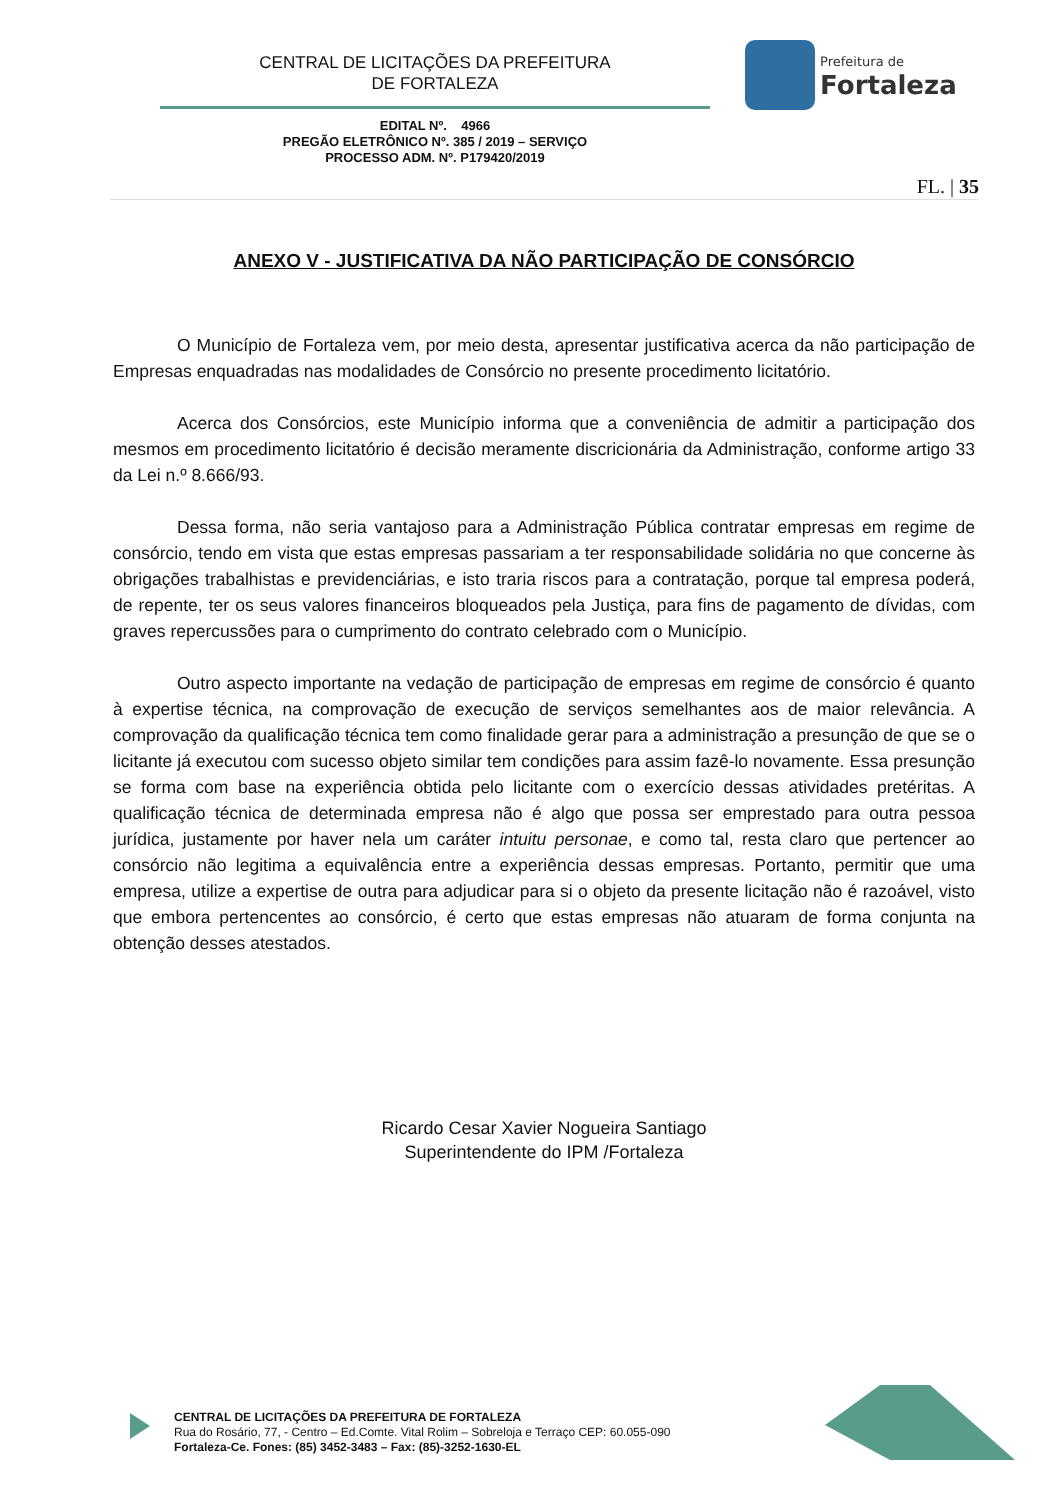CENTRAL DE LICITAÇÕES DA PREFEITURA
DE FORTALEZA
EDITAL Nº. 4966
PREGÃO ELETRÔNICO Nº. 385 / 2019 – SERVIÇO
PROCESSO ADM. Nº. P179420/2019
Prefeitura de
Fortaleza
FL. | 35
ANEXO V - JUSTIFICATIVA DA NÃO PARTICIPAÇÃO DE CONSÓRCIO
O Município de Fortaleza vem, por meio desta, apresentar justificativa acerca da não participação de Empresas enquadradas nas modalidades de Consórcio no presente procedimento licitatório.
Acerca dos Consórcios, este Município informa que a conveniência de admitir a participação dos mesmos em procedimento licitatório é decisão meramente discricionária da Administração, conforme artigo 33 da Lei n.º 8.666/93.
Dessa forma, não seria vantajoso para a Administração Pública contratar empresas em regime de consórcio, tendo em vista que estas empresas passariam a ter responsabilidade solidária no que concerne às obrigações trabalhistas e previdenciárias, e isto traria riscos para a contratação, porque tal empresa poderá, de repente, ter os seus valores financeiros bloqueados pela Justiça, para fins de pagamento de dívidas, com graves repercussões para o cumprimento do contrato celebrado com o Município.
Outro aspecto importante na vedação de participação de empresas em regime de consórcio é quanto à expertise técnica, na comprovação de execução de serviços semelhantes aos de maior relevância. A comprovação da qualificação técnica tem como finalidade gerar para a administração a presunção de que se o licitante já executou com sucesso objeto similar tem condições para assim fazê-lo novamente. Essa presunção se forma com base na experiência obtida pelo licitante com o exercício dessas atividades pretéritas. A qualificação técnica de determinada empresa não é algo que possa ser emprestado para outra pessoa jurídica, justamente por haver nela um caráter intuitu personae, e como tal, resta claro que pertencer ao consórcio não legitima a equivalência entre a experiência dessas empresas. Portanto, permitir que uma empresa, utilize a expertise de outra para adjudicar para si o objeto da presente licitação não é razoável, visto que embora pertencentes ao consórcio, é certo que estas empresas não atuaram de forma conjunta na obtenção desses atestados.
Ricardo Cesar Xavier Nogueira Santiago
Superintendente do IPM /Fortaleza
CENTRAL DE LICITAÇÕES DA PREFEITURA DE FORTALEZA
Rua do Rosário, 77, - Centro – Ed.Comte. Vital Rolim – Sobreloja e Terraço CEP: 60.055-090
Fortaleza-Ce. Fones: (85) 3452-3483 – Fax: (85)-3252-1630-EL